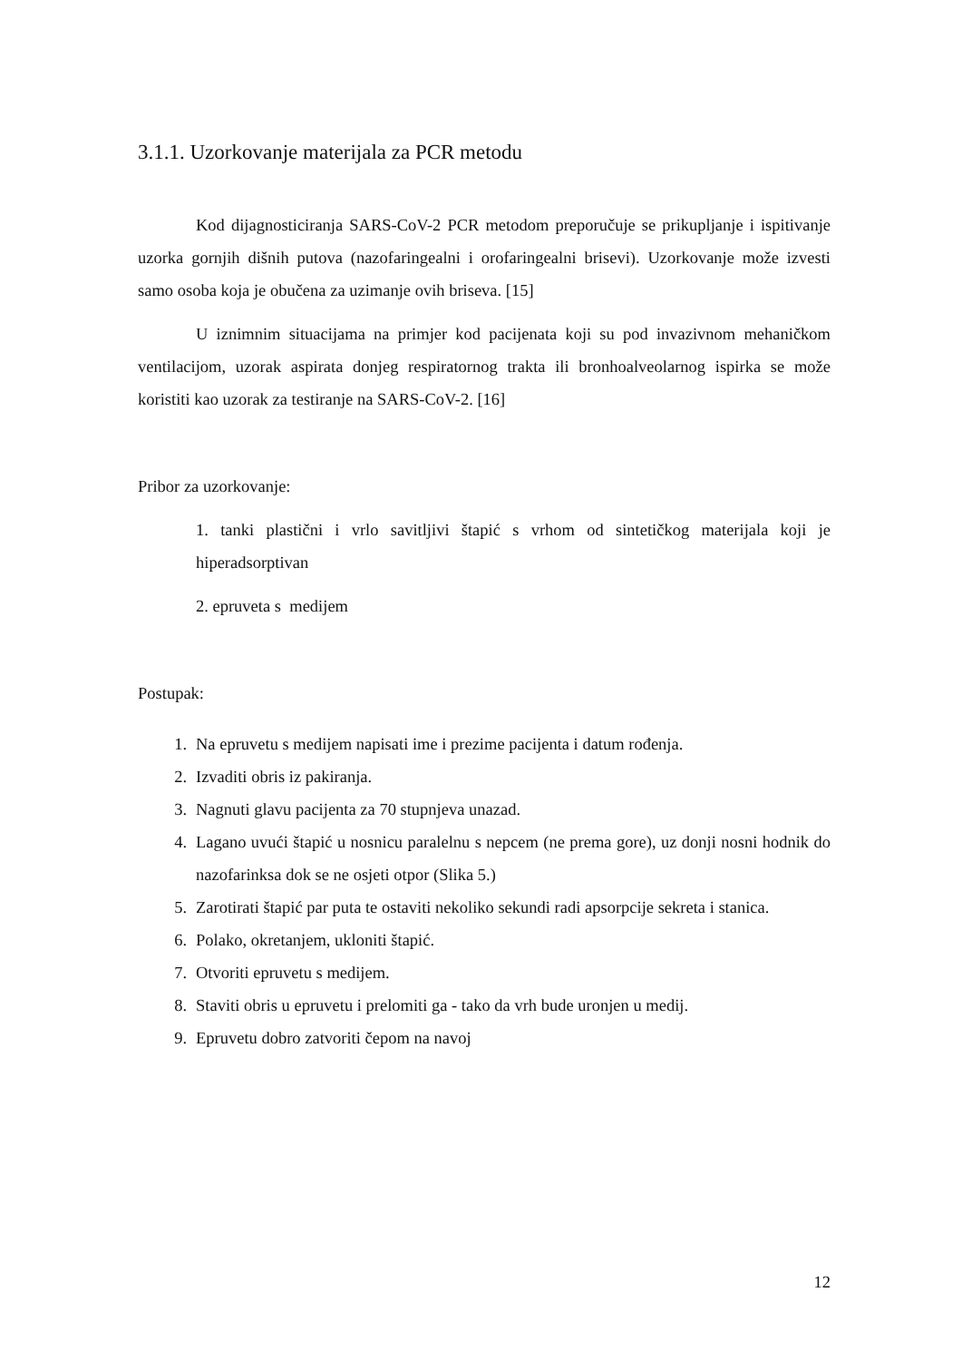3.1.1. Uzorkovanje materijala za PCR metodu
Kod dijagnosticiranja SARS-CoV-2 PCR metodom preporučuje se prikupljanje i ispitivanje uzorka gornjih dišnih putova (nazofaringealni i orofaringealni brisevi). Uzorkovanje može izvesti samo osoba koja je obučena za uzimanje ovih briseva. [15]
U iznimnim situacijama na primjer kod pacijenata koji su pod invazivnom mehaničkom ventilacijom, uzorak aspirata donjeg respiratornog trakta ili bronhoalveolarnog ispirka se može koristiti kao uzorak za testiranje na SARS-CoV-2. [16]
Pribor za uzorkovanje:
1. tanki plastični i vrlo savitljivi štapić s vrhom od sintetičkog materijala koji je hiperadsorptivan
2. epruveta s medijem
Postupak:
1. Na epruvetu s medijem napisati ime i prezime pacijenta i datum rođenja.
2. Izvaditi obris iz pakiranja.
3. Nagnuti glavu pacijenta za 70 stupnjeva unazad.
4. Lagano uvući štapić u nosnicu paralelnu s nepcem (ne prema gore), uz donji nosni hodnik do nazofarinksa dok se ne osjeti otpor (Slika 5.)
5. Zarotirati štapić par puta te ostaviti nekoliko sekundi radi apsorpcije sekreta i stanica.
6. Polako, okretanjem, ukloniti štapić.
7. Otvoriti epruvetu s medijem.
8. Staviti obris u epruvetu i prelomiti ga - tako da vrh bude uronjen u medij.
9. Epruvetu dobro zatvoriti čepom na navoj
12